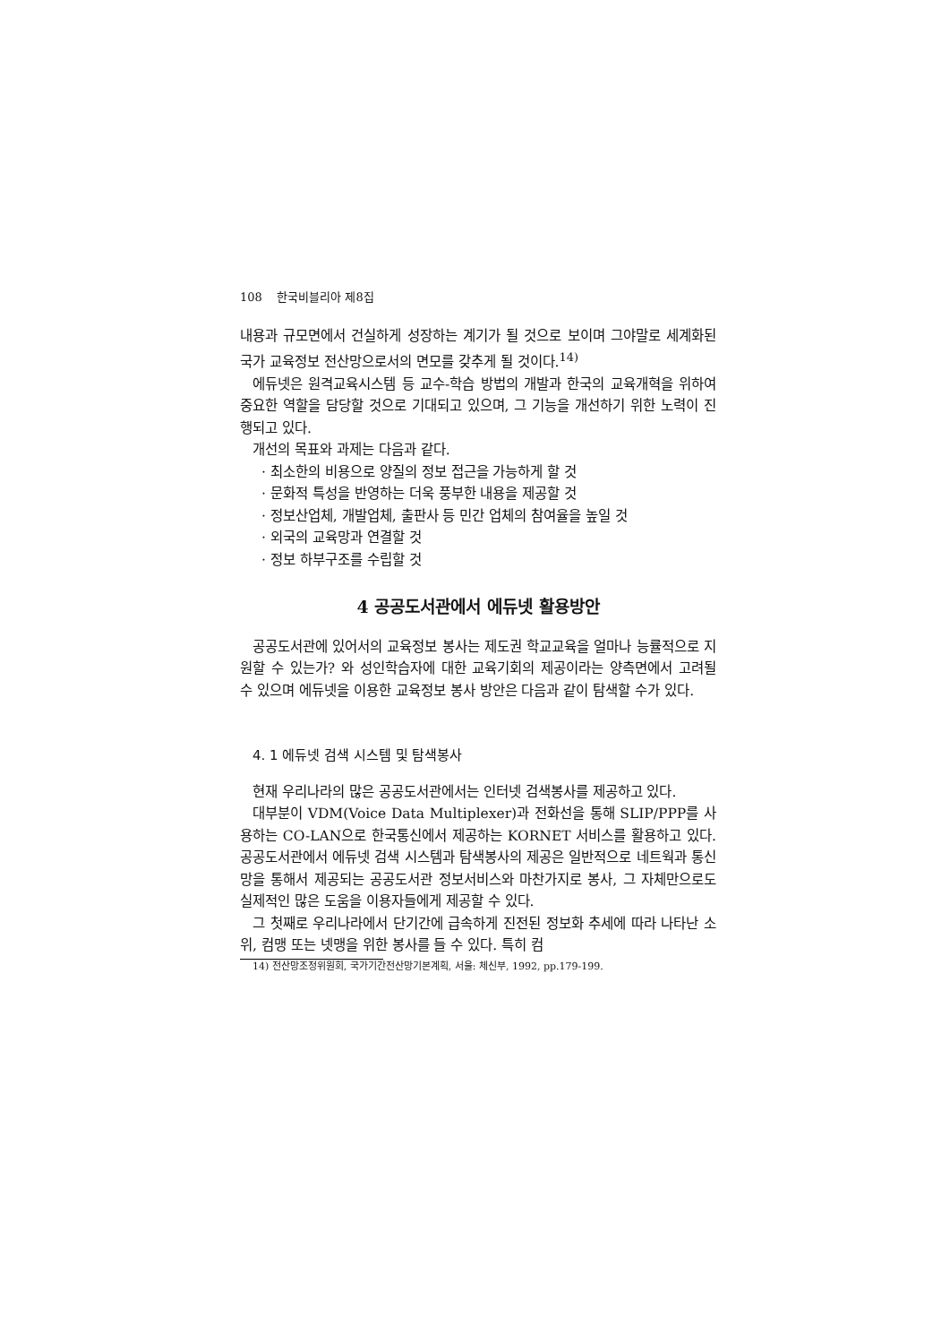108 한국비블리아 제8집
내용과 규모면에서 건실하게 성장하는 계기가 될 것으로 보이며 그야말로 세계화된 국가 교육정보 전산망으로서의 면모를 갖추게 될 것이다.<sup>14)</sup>
에듀넷은 원격교육시스템 등 교수-학습 방법의 개발과 한국의 교육개혁을 위하여 중요한 역할을 담당할 것으로 기대되고 있으며, 그 기능을 개선하기 위한 노력이 진행되고 있다.
개선의 목표와 과제는 다음과 같다.
· 최소한의 비용으로 양질의 정보 접근을 가능하게 할 것
· 문화적 특성을 반영하는 더욱 풍부한 내용을 제공할 것
· 정보산업체, 개발업체, 출판사 등 민간 업체의 참여율을 높일 것
· 외국의 교육망과 연결할 것
· 정보 하부구조를 수립할 것
4 공공도서관에서 에듀넷 활용방안
공공도서관에 있어서의 교육정보 봉사는 제도권 학교교육을 얼마나 능률적으로 지원할 수 있는가? 와 성인학습자에 대한 교육기회의 제공이라는 양측면에서 고려될 수 있으며 에듀넷을 이용한 교육정보 봉사 방안은 다음과 같이 탐색할 수가 있다.
4. 1 에듀넷 검색 시스템 및 탐색봉사
현재 우리나라의 많은 공공도서관에서는 인터넷 검색봉사를 제공하고 있다.
대부분이 VDM(Voice Data Multiplexer)과 전화선을 통해 SLIP/PPP를 사용하는 CO-LAN으로 한국통신에서 제공하는 KORNET 서비스를 활용하고 있다. 공공도서관에서 에듀넷 검색 시스템과 탐색봉사의 제공은 일반적으로 네트웍과 통신망을 통해서 제공되는 공공도서관 정보서비스와 마찬가지로 봉사, 그 자체만으로도 실제적인 많은 도움을 이용자들에게 제공할 수 있다.
그 첫째로 우리나라에서 단기간에 급속하게 진전된 정보화 추세에 따라 나타난 소위, 컴맹 또는 넷맹을 위한 봉사를 들 수 있다. 특히 컴
14) 전산망조정위원회, 국가기간전산망기본계획, 서울: 체신부, 1992, pp.179-199.